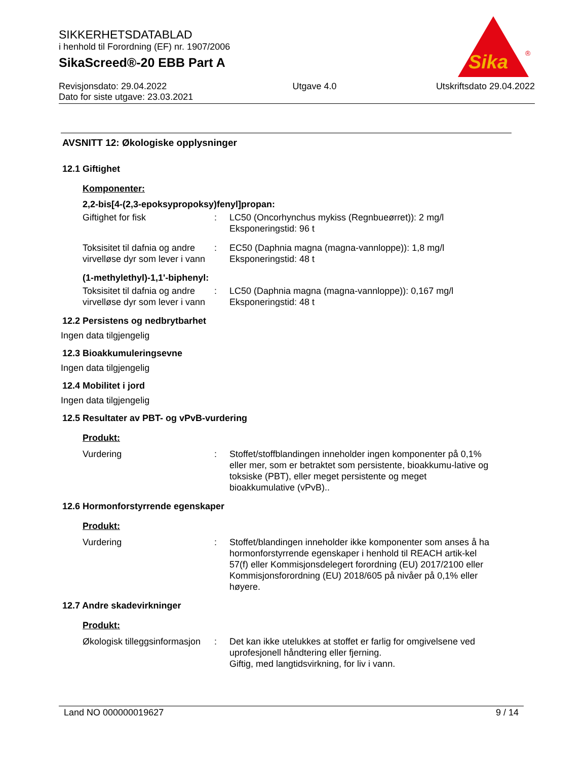SIKKERHETSDATABLAD
i henhold til Forordning (EF) nr. 1907/2006
SikaScreed®-20 EBB Part A
Revisjonsdato: 29.04.2022
Dato for siste utgave: 23.03.2021
Utgave 4.0 Utskriftsdato 29.04.2022
Sika
®
AVSNITT 12: Økologiske opplysninger
12.1 Giftighet
Komponenter:
2,2-bis[4-(2,3-epoksypropoksy)fenyl]propan:
Giftighet for fisk : LC50 (Oncorhynchus mykiss (Regnbueørret)): 2 mg/l
Eksponeringstid: 96 t
Toksisitet til dafnia og andre virvelløse dyr som lever i vann
: EC50 (Daphnia magna (magna-vannloppe)): 1,8 mg/l
Eksponeringstid: 48 t
(1-methylethyl)-1,1'-biphenyl:
Toksisitet til dafnia og andre virvelløse dyr som lever i vann
: LC50 (Daphnia magna (magna-vannloppe)): 0,167 mg/l
Eksponeringstid: 48 t
12.2 Persistens og nedbrytbarhet
Ingen data tilgjengelig
12.3 Bioakkumuleringsevne
Ingen data tilgjengelig
12.4 Mobilitet i jord
Ingen data tilgjengelig
12.5 Resultater av PBT- og vPvB-vurdering
Produkt:
Vurdering : Stoffet/stoffblandingen inneholder ingen komponenter på 0,1% eller mer, som er betraktet som persistente, bioakkumu-lative og toksiske (PBT), eller meget persistente og meget bioakkumulative (vPvB)..
12.6 Hormonforstyrrende egenskaper
Produkt:
Vurdering : Stoffet/blandingen inneholder ikke komponenter som anses å ha hormonforstyrrende egenskaper i henhold til REACH artik-kel 57(f) eller Kommisjonsdelegert forordning (EU) 2017/2100 eller Kommisjonsforordning (EU) 2018/605 på nivåer på 0,1% eller høyere.
12.7 Andre skadevirkninger
Produkt:
Økologisk tilleggsinformasjon
: Det kan ikke utelukkes at stoffet er farlig for omgivelsene ved uprofesjonell håndtering eller fjerning.
Giftig, med langtidsvirkning, for liv i vann.
Land NO 000000019627 9 / 14